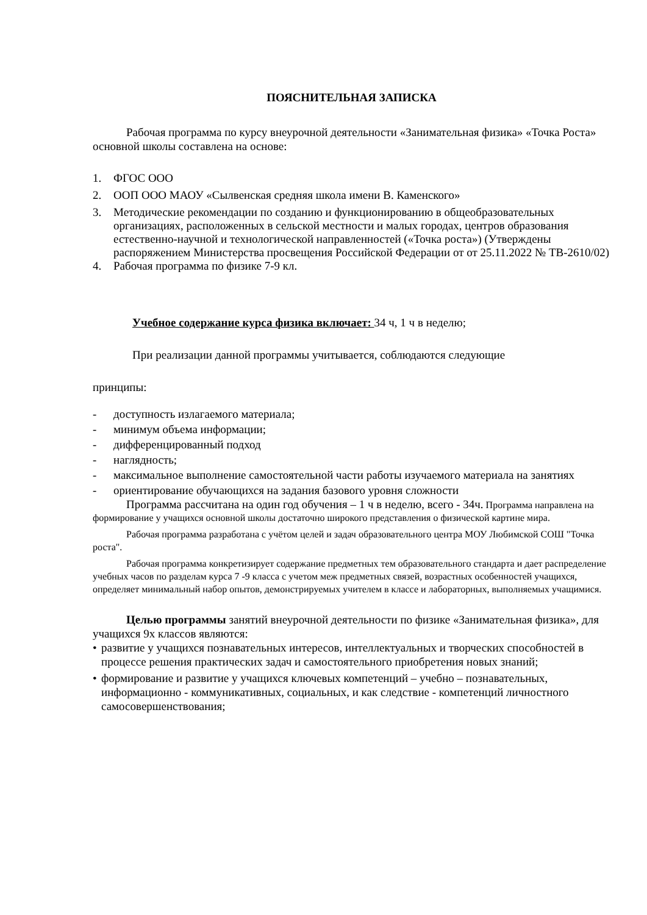ПОЯСНИТЕЛЬНАЯ ЗАПИСКА
Рабочая программа по курсу внеурочной деятельности «Занимательная физика» «Точка Роста» основной школы составлена на основе:
1. ФГОС ООО
2. ООП ООО МАОУ «Сылвенская средняя школа имени В. Каменского»
3. Методические рекомендации по созданию и функционированию в общеобразовательных организациях, расположенных в сельской местности и малых городах, центров образования естественно-научной и технологической направленностей («Точка роста») (Утверждены распоряжением Министерства просвещения Российской Федерации от от 25.11.2022 № ТВ-2610/02)
4. Рабочая программа по физике 7-9 кл.
Учебное содержание курса физика включает: 34 ч, 1 ч в неделю;
При реализации данной программы учитывается, соблюдаются следующие
принципы:
- доступность излагаемого материала;
- минимум объема информации;
- дифференцированный подход
- наглядность;
- максимальное выполнение самостоятельной части работы изучаемого материала на занятиях
- ориентирование обучающихся на задания базового уровня сложности
Программа рассчитана на один год обучения – 1 ч в неделю, всего - 34ч. Программа направлена на формирование у учащихся основной школы достаточно широкого представления о физической картине мира.
Рабочая программа разработана с учётом целей и задач образовательного центра МОУ Любимской СОШ "Точка роста".
Рабочая программа конкретизирует содержание предметных тем образовательного стандарта и дает распределение учебных часов по разделам курса 7 -9 класса с учетом меж предметных связей, возрастных особенностей учащихся, определяет минимальный набор опытов, демонстрируемых учителем в классе и лабораторных, выполняемых учащимися.
Целью программы занятий внеурочной деятельности по физике «Занимательная физика», для учащихся 9х классов являются:
• развитие у учащихся познавательных интересов, интеллектуальных и творческих способностей в процессе решения практических задач и самостоятельного приобретения новых знаний;
• формирование и развитие у учащихся ключевых компетенций – учебно – познавательных, информационно - коммуникативных, социальных, и как следствие - компетенций личностного самосовершенствования;